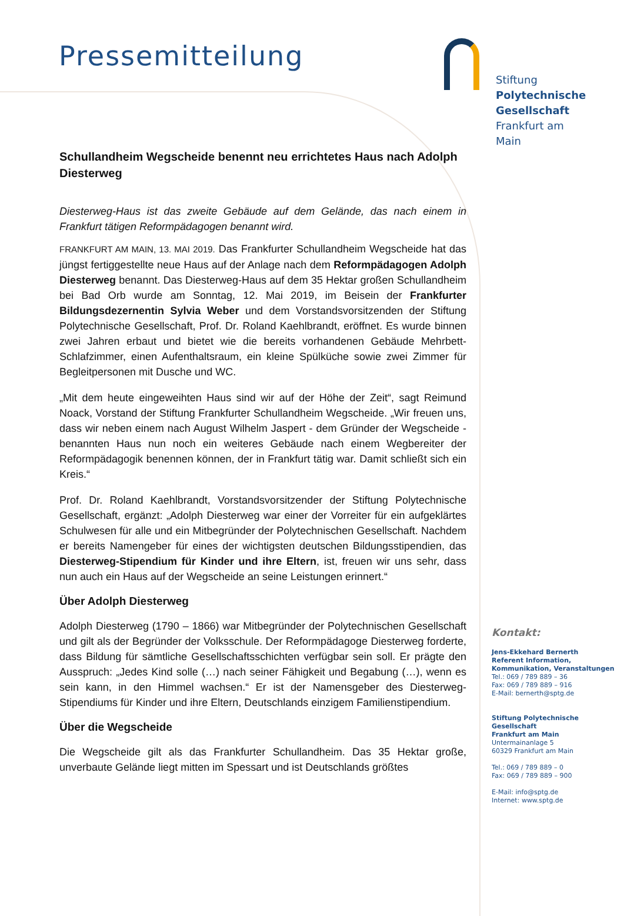Pressemitteilung
Stiftung
Polytechnische
Gesellschaft
Frankfurt am Main
Schullandheim Wegscheide benennt neu errichtetes Haus nach Adolph Diesterweg
Diesterweg-Haus ist das zweite Gebäude auf dem Gelände, das nach einem in Frankfurt tätigen Reformpädagogen benannt wird.
FRANKFURT AM MAIN, 13. MAI 2019. Das Frankfurter Schullandheim Wegscheide hat das jüngst fertiggestellte neue Haus auf der Anlage nach dem Reformpädagogen Adolph Diesterweg benannt. Das Diesterweg-Haus auf dem 35 Hektar großen Schullandheim bei Bad Orb wurde am Sonntag, 12. Mai 2019, im Beisein der Frankfurter Bildungsdezernentin Sylvia Weber und dem Vorstandsvorsitzenden der Stiftung Polytechnische Gesellschaft, Prof. Dr. Roland Kaehlbrandt, eröffnet. Es wurde binnen zwei Jahren erbaut und bietet wie die bereits vorhandenen Gebäude Mehrbett-Schlafzimmer, einen Aufenthaltsraum, ein kleine Spülküche sowie zwei Zimmer für Begleitpersonen mit Dusche und WC.
„Mit dem heute eingeweihten Haus sind wir auf der Höhe der Zeit“, sagt Reimund Noack, Vorstand der Stiftung Frankfurter Schullandheim Wegscheide. „Wir freuen uns, dass wir neben einem nach August Wilhelm Jaspert - dem Gründer der Wegscheide - benannten Haus nun noch ein weiteres Gebäude nach einem Wegbereiter der Reformpädagogik benennen können, der in Frankfurt tätig war. Damit schließt sich ein Kreis.“
Prof. Dr. Roland Kaehlbrandt, Vorstandsvorsitzender der Stiftung Polytechnische Gesellschaft, ergänzt: „Adolph Diesterweg war einer der Vorreiter für ein aufgeklärtes Schulwesen für alle und ein Mitbegründer der Polytechnischen Gesellschaft. Nachdem er bereits Namengeber für eines der wichtigsten deutschen Bildungsstipendien, das Diesterweg-Stipendium für Kinder und ihre Eltern, ist, freuen wir uns sehr, dass nun auch ein Haus auf der Wegscheide an seine Leistungen erinnert.“
Über Adolph Diesterweg
Adolph Diesterweg (1790 – 1866) war Mitbegründer der Polytechnischen Gesellschaft und gilt als der Begründer der Volksschule. Der Reformpädagoge Diesterweg forderte, dass Bildung für sämtliche Gesellschaftsschichten verfügbar sein soll. Er prägte den Ausspruch: „Jedes Kind solle (…) nach seiner Fähigkeit und Begabung (…), wenn es sein kann, in den Himmel wachsen.“ Er ist der Namensgeber des Diesterweg-Stipendiums für Kinder und ihre Eltern, Deutschlands einzigem Familienstipendium.
Über die Wegscheide
Die Wegscheide gilt als das Frankfurter Schullandheim. Das 35 Hektar große, unverbaute Gelände liegt mitten im Spessart und ist Deutschlands größtes
Kontakt:
Jens-Ekkehard Bernerth
Referent Information, Kommunikation, Veranstaltungen
Tel.: 069 / 789 889 – 36
Fax: 069 / 789 889 – 916
E-Mail: bernerth@sptg.de
Stiftung Polytechnische Gesellschaft
Frankfurt am Main
Untermainanlage 5
60329 Frankfurt am Main
Tel.: 069 / 789 889 – 0
Fax: 069 / 789 889 – 900
E-Mail: info@sptg.de
Internet: www.sptg.de